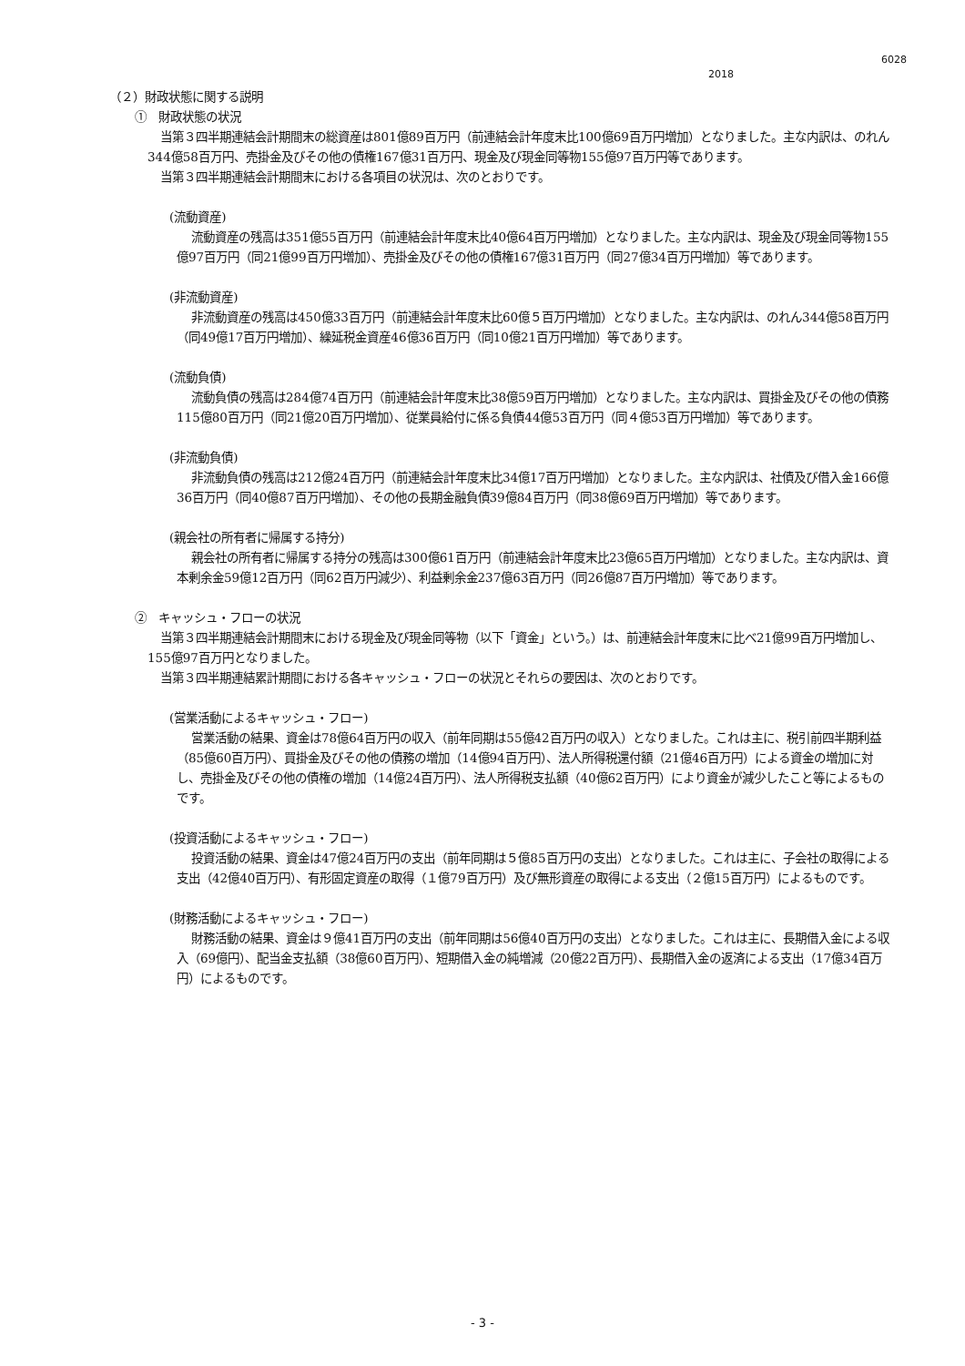6028
2018
（２）財政状態に関する説明
①　財政状態の状況
当第３四半期連結会計期間末の総資産は801億89百万円（前連結会計年度末比100億69百万円増加）となりました。主な内訳は、のれん344億58百万円、売掛金及びその他の債権167億31百万円、現金及び現金同等物155億97百万円等であります。
当第３四半期連結会計期間末における各項目の状況は、次のとおりです。
(流動資産)
流動資産の残高は351億55百万円（前連結会計年度末比40億64百万円増加）となりました。主な内訳は、現金及び現金同等物155億97百万円（同21億99百万円増加）、売掛金及びその他の債権167億31百万円（同27億34百万円増加）等であります。
(非流動資産)
非流動資産の残高は450億33百万円（前連結会計年度末比60億５百万円増加）となりました。主な内訳は、のれん344億58百万円（同49億17百万円増加）、繰延税金資産46億36百万円（同10億21百万円増加）等であります。
(流動負債)
流動負債の残高は284億74百万円（前連結会計年度末比38億59百万円増加）となりました。主な内訳は、買掛金及びその他の債務115億80百万円（同21億20百万円増加）、従業員給付に係る負債44億53百万円（同４億53百万円増加）等であります。
(非流動負債)
非流動負債の残高は212億24百万円（前連結会計年度末比34億17百万円増加）となりました。主な内訳は、社債及び借入金166億36百万円（同40億87百万円増加）、その他の長期金融負債39億84百万円（同38億69百万円増加）等であります。
(親会社の所有者に帰属する持分)
親会社の所有者に帰属する持分の残高は300億61百万円（前連結会計年度末比23億65百万円増加）となりました。主な内訳は、資本剰余金59億12百万円（同62百万円減少）、利益剰余金237億63百万円（同26億87百万円増加）等であります。
②　キャッシュ・フローの状況
当第３四半期連結会計期間末における現金及び現金同等物（以下「資金」という。）は、前連結会計年度末に比べ21億99百万円増加し、155億97百万円となりました。
当第３四半期連結累計期間における各キャッシュ・フローの状況とそれらの要因は、次のとおりです。
(営業活動によるキャッシュ・フロー)
営業活動の結果、資金は78億64百万円の収入（前年同期は55億42百万円の収入）となりました。これは主に、税引前四半期利益（85億60百万円）、買掛金及びその他の債務の増加（14億94百万円）、法人所得税還付額（21億46百万円）による資金の増加に対し、売掛金及びその他の債権の増加（14億24百万円）、法人所得税支払額（40億62百万円）により資金が減少したこと等によるものです。
(投資活動によるキャッシュ・フロー)
投資活動の結果、資金は47億24百万円の支出（前年同期は５億85百万円の支出）となりました。これは主に、子会社の取得による支出（42億40百万円）、有形固定資産の取得（１億79百万円）及び無形資産の取得による支出（２億15百万円）によるものです。
(財務活動によるキャッシュ・フロー)
財務活動の結果、資金は９億41百万円の支出（前年同期は56億40百万円の支出）となりました。これは主に、長期借入金による収入（69億円）、配当金支払額（38億60百万円）、短期借入金の純増減（20億22百万円）、長期借入金の返済による支出（17億34百万円）によるものです。
- 3 -